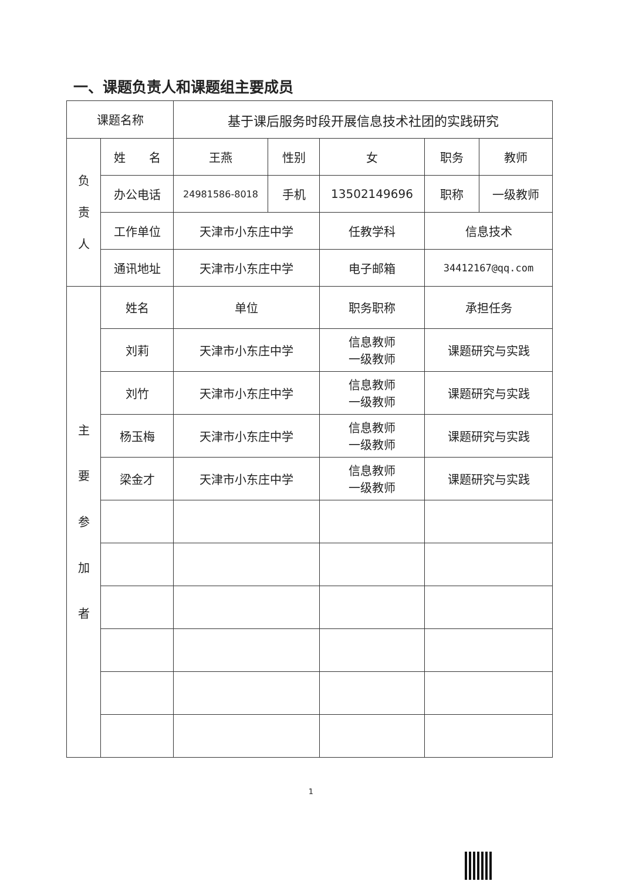一、课题负责人和课题组主要成员
| 课题名称 | | 基于课后服务时段开展信息技术社团的实践研究 | | | | |
| 负 责 人 | 姓 名 | 王燕 | 性别 | 女 | 职务 | 教师 |
| | 办公电话 | 24981586-8018 | 手机 | 13502149696 | 职称 | 一级教师 |
| | 工作单位 | 天津市小东庄中学 | | 任教学科 | 信息技术 | |
| | 通讯地址 | 天津市小东庄中学 | | 电子邮箱 | 34412167@qq.com | |
| 主 要 参 加 者 | 姓名 | 单位 | | 职务职称 | 承担任务 | |
| | 刘莉 | 天津市小东庄中学 | | 信息教师 一级教师 | 课题研究与实践 | |
| | 刘竹 | 天津市小东庄中学 | | 信息教师 一级教师 | 课题研究与实践 | |
| | 杨玉梅 | 天津市小东庄中学 | | 信息教师 一级教师 | 课题研究与实践 | |
| | 梁金才 | 天津市小东庄中学 | | 信息教师 一级教师 | 课题研究与实践 | |
1